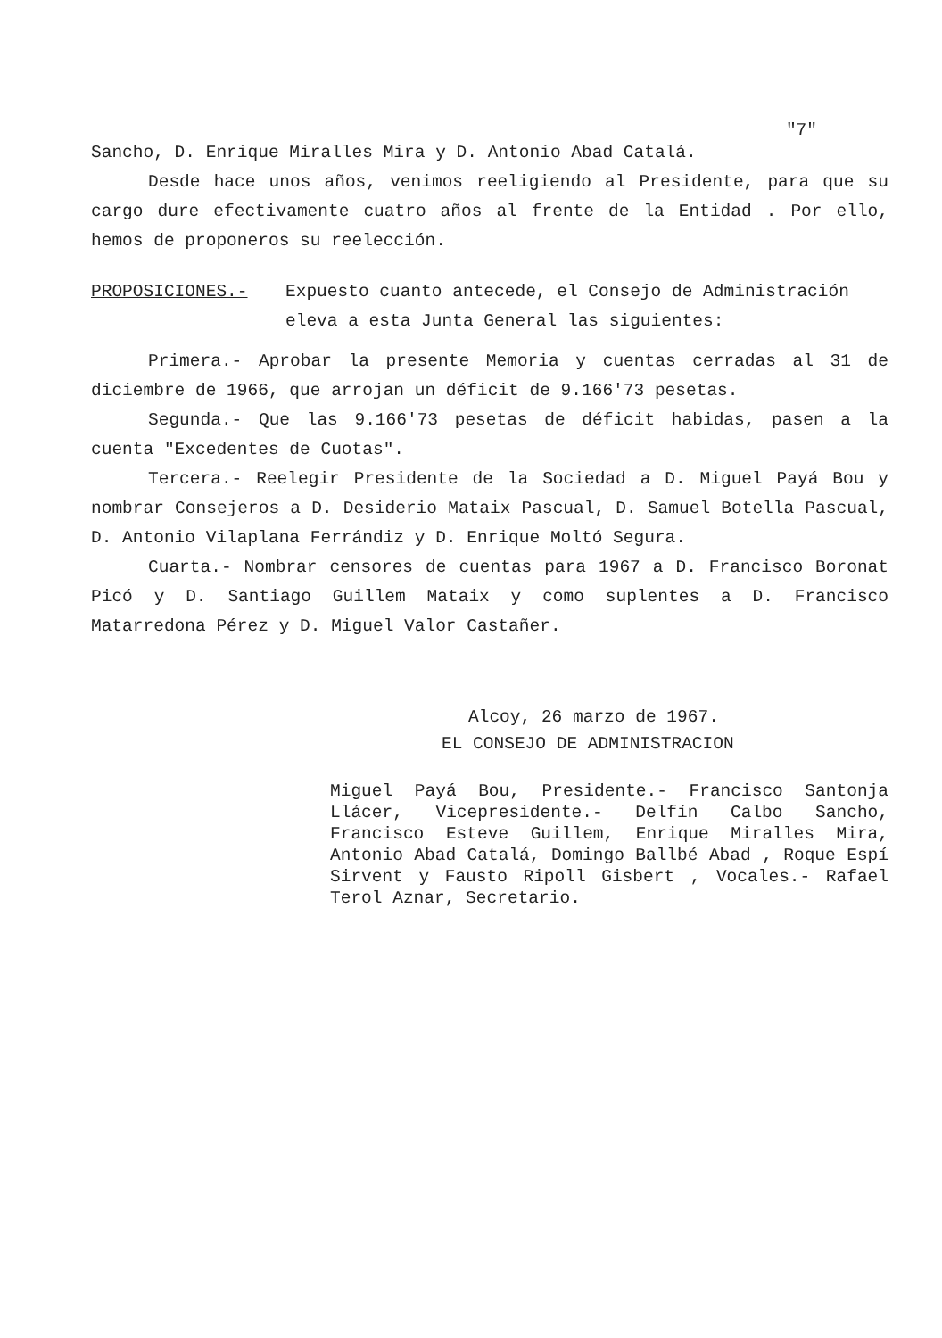"7"
Sancho, D. Enrique Miralles Mira y D. Antonio Abad Catalá.
Desde hace unos años, venimos reeligiendo al Presidente, para que su cargo dure efectivamente cuatro años al frente de la Entidad . Por ello, hemos de proponeros su reelección.
PROPOSICIONES.- Expuesto cuanto antecede, el Consejo de Administración eleva a esta Junta General las siguientes:
Primera.- Aprobar la presente Memoria y cuentas cerradas al 31 de diciembre de 1966, que arrojan un déficit de 9.166'73 pesetas.
Segunda.- Que las 9.166'73 pesetas de déficit habidas, pasen a la cuenta "Excedentes de Cuotas".
Tercera.- Reelegir Presidente de la Sociedad a D. Miguel Payá Bou y nombrar Consejeros a D. Desiderio Mataix Pascual, D. Samuel Botella Pascual, D. Antonio Vilaplana Ferrándiz y D. Enrique Moltó Segura.
Cuarta.- Nombrar censores de cuentas para 1967 a D. Francisco Boronat Picó y D. Santiago Guillem Mataix y como suplentes a D. Francisco Matarredona Pérez y D. Miguel Valor Castañer.
Alcoy, 26 marzo de 1967.
EL CONSEJO DE ADMINISTRACION
Miguel Payá Bou, Presidente.- Francisco Santonja Llácer, Vicepresidente.- Delfín Calbo Sancho, Francisco Esteve Guillem, Enrique Miralles Mira, Antonio Abad Catalá, Domingo Ballbé Abad , Roque Espí Sirvent y Fausto Ripoll Gisbert , Vocales.- Rafael Terol Aznar, Secretario.